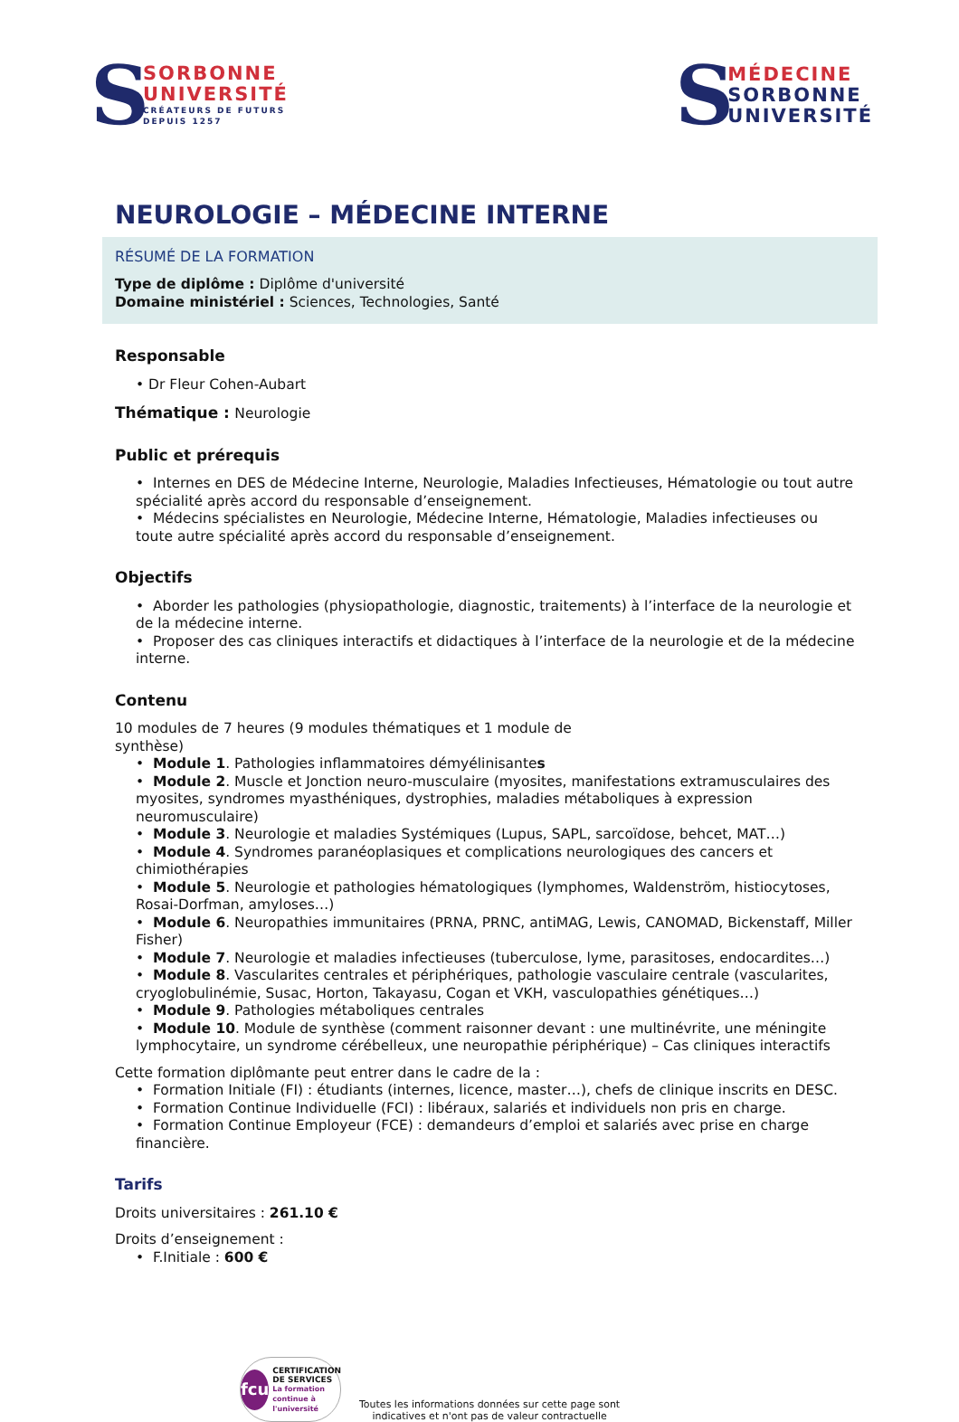S
SORBONNE
UNIVERSITÉ
CRÉATEURS DE FUTURS
DEPUIS 1257
S
MÉDECINE
SORBONNE
UNIVERSITÉ
NEUROLOGIE – MÉDECINE INTERNE
RÉSUMÉ DE LA FORMATION
Type de diplôme : Diplôme d'université
Domaine ministériel : Sciences, Technologies, Santé
Responsable
• Dr Fleur Cohen-Aubart
Thématique : Neurologie
Public et prérequis
• Internes en DES de Médecine Interne, Neurologie, Maladies Infectieuses, Hématologie ou tout autre spécialité après accord du responsable d’enseignement.
• Médecins spécialistes en Neurologie, Médecine Interne, Hématologie, Maladies infectieuses ou toute autre spécialité après accord du responsable d’enseignement.
Objectifs
• Aborder les pathologies (physiopathologie, diagnostic, traitements) à l’interface de la neurologie et de la médecine interne.
• Proposer des cas cliniques interactifs et didactiques à l’interface de la neurologie et de la médecine interne.
Contenu
10 modules de 7 heures (9 modules thématiques et 1 module de
synthèse)
• Module 1. Pathologies inflammatoires démyélinisantes
• Module 2. Muscle et Jonction neuro-musculaire (myosites, manifestations extramusculaires des myosites, syndromes myasthéniques, dystrophies, maladies métaboliques à expression neuromusculaire)
• Module 3. Neurologie et maladies Systémiques (Lupus, SAPL, sarcoïdose, behcet, MAT…)
• Module 4. Syndromes paranéoplasiques et complications neurologiques des cancers et chimiothérapies
• Module 5. Neurologie et pathologies hématologiques (lymphomes, Waldenström, histiocytoses, Rosai-Dorfman, amyloses…)
• Module 6. Neuropathies immunitaires (PRNA, PRNC, antiMAG, Lewis, CANOMAD, Bickenstaff, Miller Fisher)
• Module 7. Neurologie et maladies infectieuses (tuberculose, lyme, parasitoses, endocardites…)
• Module 8. Vascularites centrales et périphériques, pathologie vasculaire centrale (vascularites, cryoglobulinémie, Susac, Horton, Takayasu, Cogan et VKH, vasculopathies génétiques…)
• Module 9. Pathologies métaboliques centrales
• Module 10. Module de synthèse (comment raisonner devant : une multinévrite, une méningite lymphocytaire, un syndrome cérébelleux, une neuropathie périphérique) – Cas cliniques interactifs
Cette formation diplômante peut entrer dans le cadre de la :
• Formation Initiale (FI) : étudiants (internes, licence, master…), chefs de clinique inscrits en DESC.
• Formation Continue Individuelle (FCI) : libéraux, salariés et individuels non pris en charge.
• Formation Continue Employeur (FCE) : demandeurs d’emploi et salariés avec prise en charge financière.
Tarifs
Droits universitaires : 261.10 €
Droits d’enseignement :
• F.Initiale : 600 €
fcu
CERTIFICATION
DE SERVICES
La formation continue à l'université
Toutes les informations données sur cette page sont
indicatives et n'ont pas de valeur contractuelle